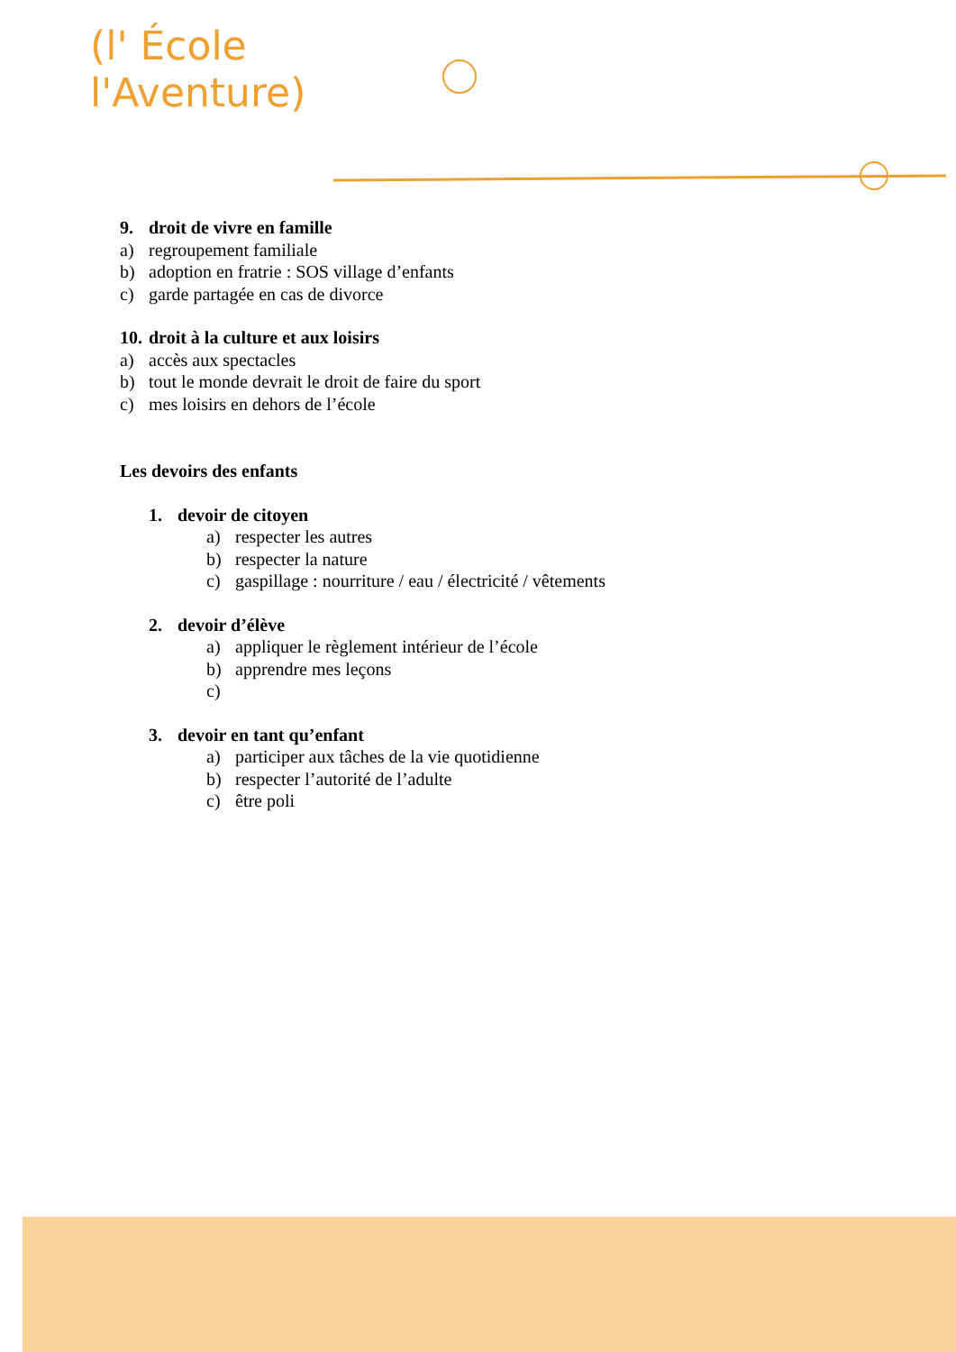(l' École
l'Aventure)
9. droit de vivre en famille
a) regroupement familiale
b) adoption en fratrie : SOS village d’enfants
c) garde partagée en cas de divorce
10. droit à la culture et aux loisirs
a) accès aux spectacles
b) tout le monde devrait le droit de faire du sport
c) mes loisirs en dehors de l’école
Les devoirs des enfants
1. devoir de citoyen
a) respecter les autres
b) respecter la nature
c) gaspillage : nourriture / eau / électricité / vêtements
2. devoir d’élève
a) appliquer le règlement intérieur de l’école
b) apprendre mes leçons
c)
3. devoir en tant qu’enfant
a) participer aux tâches de la vie quotidienne
b) respecter l’autorité de l’adulte
c) être poli